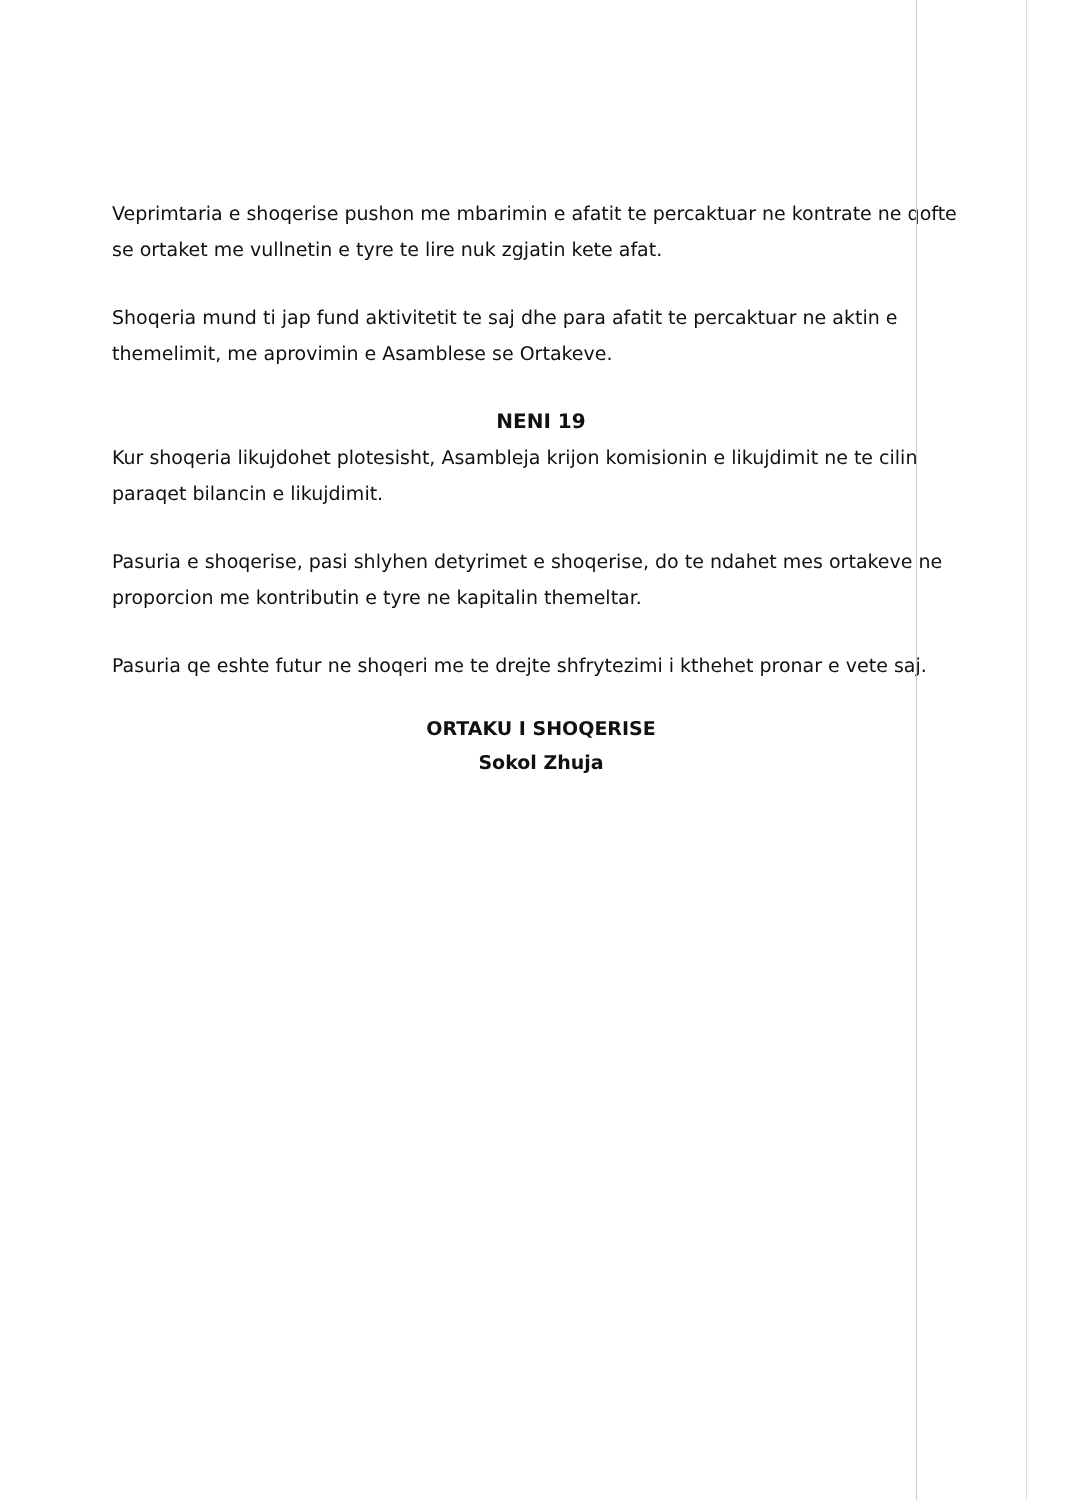Veprimtaria e shoqerise pushon me mbarimin e afatit te percaktuar ne kontrate ne qofte se ortaket me vullnetin e tyre te lire nuk zgjatin kete afat.
Shoqeria mund ti jap fund aktivitetit te saj dhe para afatit te percaktuar ne aktin e themelimit, me aprovimin e Asamblese se Ortakeve.
NENI 19
Kur shoqeria likujdohet plotesisht, Asambleja krijon komisionin e likujdimit ne te cilin paraqet bilancin e likujdimit.
Pasuria e shoqerise, pasi shlyhen detyrimet e shoqerise, do te ndahet mes ortakeve ne proporcion me kontributin e tyre ne kapitalin themeltar.
Pasuria qe eshte futur ne shoqeri me te drejte shfrytezimi i kthehet pronar e vete saj.
ORTAKU I SHOQERISE
Sokol Zhuja